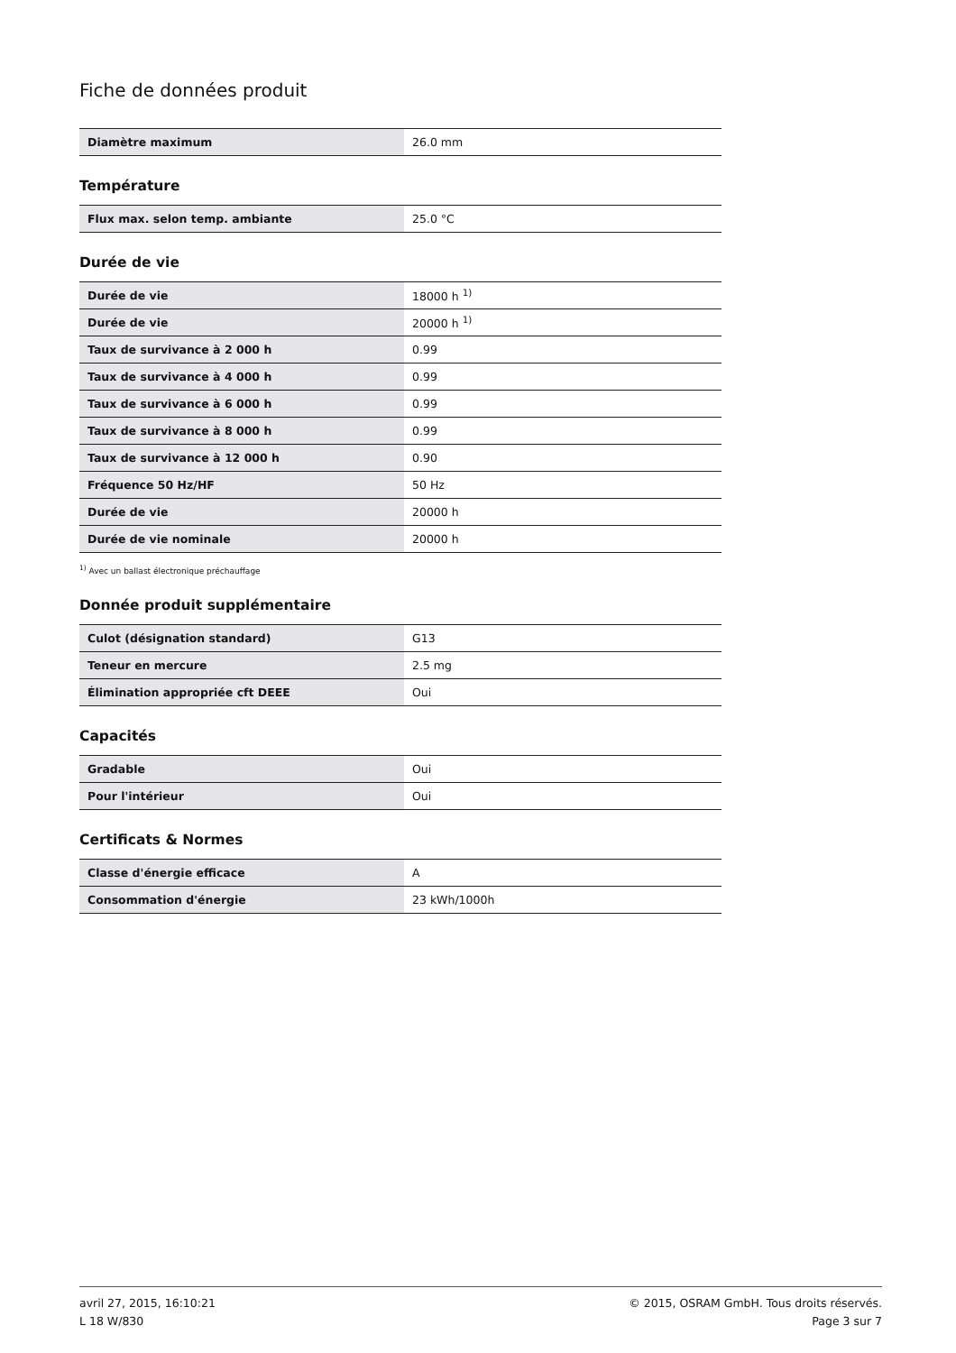Fiche de données produit
| Diamètre maximum | 26.0 mm |
Température
| Flux max. selon temp. ambiante | 25.0 °C |
Durée de vie
| Durée de vie | 18000 h <sup>1)</sup> |
| Durée de vie | 20000 h <sup>1)</sup> |
| Taux de survivance à 2 000 h | 0.99 |
| Taux de survivance à 4 000 h | 0.99 |
| Taux de survivance à 6 000 h | 0.99 |
| Taux de survivance à 8 000 h | 0.99 |
| Taux de survivance à 12 000 h | 0.90 |
| Fréquence 50 Hz/HF | 50 Hz |
| Durée de vie | 20000 h |
| Durée de vie nominale | 20000 h |
<sup>1)</sup> Avec un ballast électronique préchauffage
Donnée produit supplémentaire
| Culot (désignation standard) | G13 |
| Teneur en mercure | 2.5 mg |
| Élimination appropriée cft DEEE | Oui |
Capacités
| Gradable | Oui |
| Pour l'intérieur | Oui |
Certificats & Normes
| Classe d'énergie efficace | A |
| Consommation d'énergie | 23 kWh/1000h |
avril 27, 2015, 16:10:21
L 18 W/830
© 2015, OSRAM GmbH. Tous droits réservés.
Page 3 sur 7